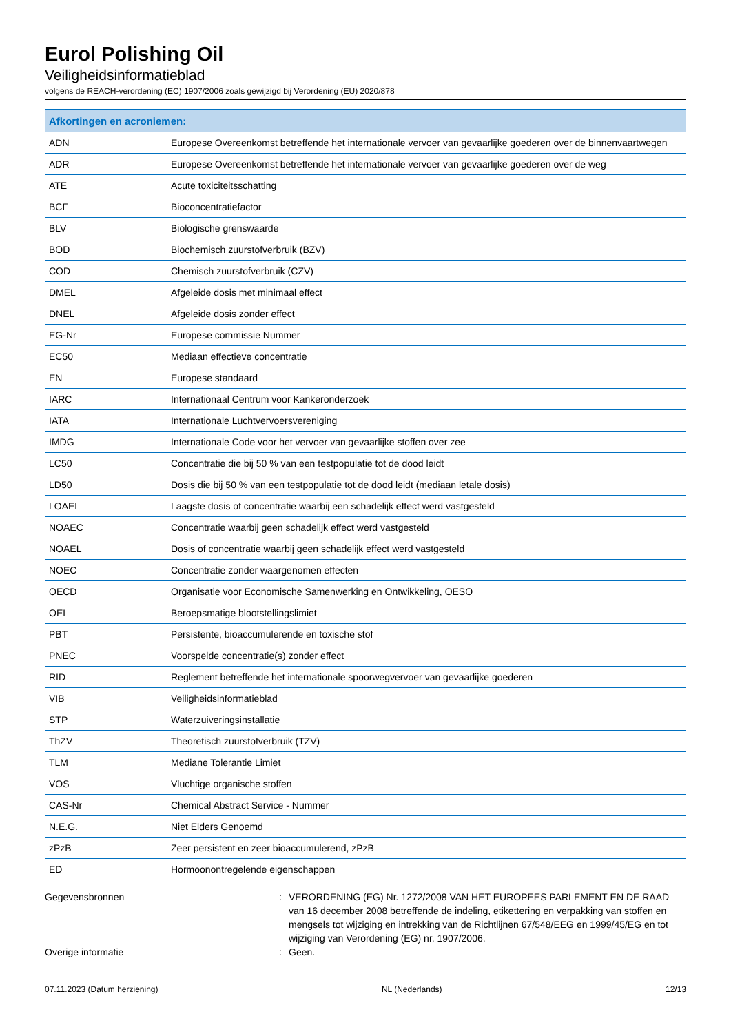Eurol Polishing Oil
Veiligheidsinformatieblad
volgens de REACH-verordening (EC) 1907/2006 zoals gewijzigd bij Verordening (EU) 2020/878
| Afkortingen en acroniemen: | |
| --- | --- |
| ADN | Europese Overeenkomst betreffende het internationale vervoer van gevaarlijke goederen over de binnenvaartwegen |
| ADR | Europese Overeenkomst betreffende het internationale vervoer van gevaarlijke goederen over de weg |
| ATE | Acute toxiciteitsschatting |
| BCF | Bioconcentratiefactor |
| BLV | Biologische grenswaarde |
| BOD | Biochemisch zuurstofverbruik (BZV) |
| COD | Chemisch zuurstofverbruik (CZV) |
| DMEL | Afgeleide dosis met minimaal effect |
| DNEL | Afgeleide dosis zonder effect |
| EG-Nr | Europese commissie Nummer |
| EC50 | Mediaan effectieve concentratie |
| EN | Europese standaard |
| IARC | Internationaal Centrum voor Kankeronderzoek |
| IATA | Internationale Luchtvervoersvereniging |
| IMDG | Internationale Code voor het vervoer van gevaarlijke stoffen over zee |
| LC50 | Concentratie die bij 50 % van een testpopulatie tot de dood leidt |
| LD50 | Dosis die bij 50 % van een testpopulatie tot de dood leidt (mediaan letale dosis) |
| LOAEL | Laagste dosis of concentratie waarbij een schadelijk effect werd vastgesteld |
| NOAEC | Concentratie waarbij geen schadelijk effect werd vastgesteld |
| NOAEL | Dosis of concentratie waarbij geen schadelijk effect werd vastgesteld |
| NOEC | Concentratie zonder waargenomen effecten |
| OECD | Organisatie voor Economische Samenwerking en Ontwikkeling, OESO |
| OEL | Beroepsmatige blootstellingslimiet |
| PBT | Persistente, bioaccumulerende en toxische stof |
| PNEC | Voorspelde concentratie(s) zonder effect |
| RID | Reglement betreffende het internationale spoorwegvervoer van gevaarlijke goederen |
| VIB | Veiligheidsinformatieblad |
| STP | Waterzuiveringsinstallatie |
| ThZV | Theoretisch zuurstofverbruik (TZV) |
| TLM | Mediane Tolerantie Limiet |
| VOS | Vluchtige organische stoffen |
| CAS-Nr | Chemical Abstract Service - Nummer |
| N.E.G. | Niet Elders Genoemd |
| zPzB | Zeer persistent en zeer bioaccumulerend, zPzB |
| ED | Hormoonontregelende eigenschappen |
Gegevensbronnen : VERORDENING (EG) Nr. 1272/2008 VAN HET EUROPEES PARLEMENT EN DE RAAD van 16 december 2008 betreffende de indeling, etikettering en verpakking van stoffen en mengsels tot wijziging en intrekking van de Richtlijnen 67/548/EEG en 1999/45/EG en tot wijziging van Verordening (EG) nr. 1907/2006.
Overige informatie : Geen.
07.11.2023 (Datum herziening) NL (Nederlands) 12/13